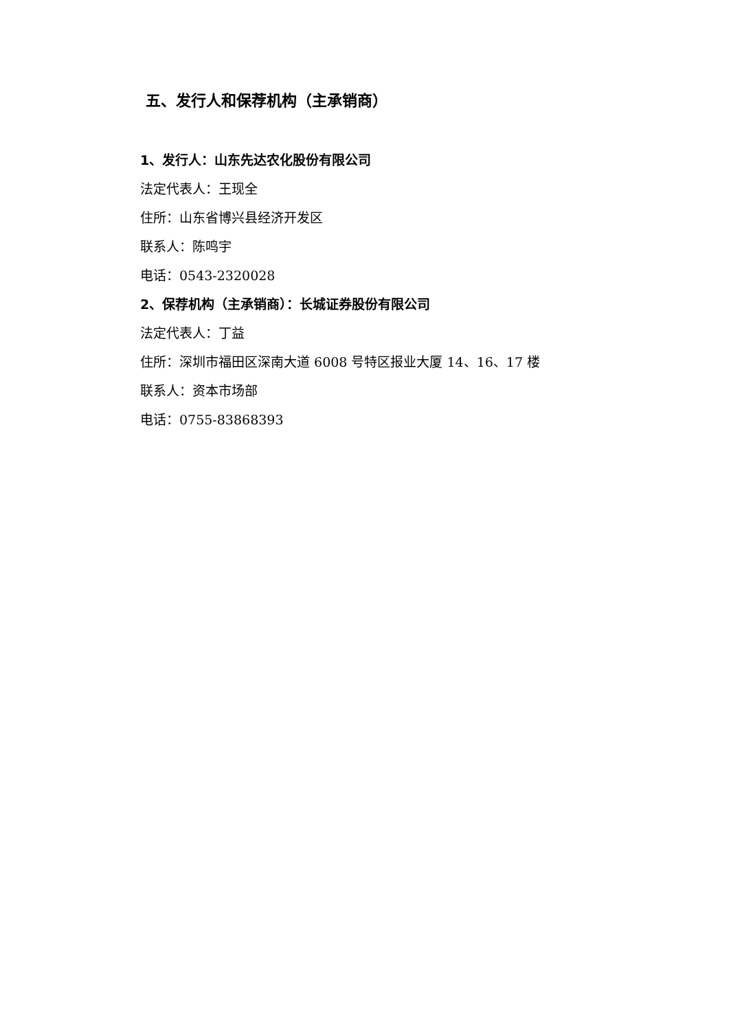五、发行人和保荐机构（主承销商）
1、发行人：山东先达农化股份有限公司
法定代表人：王现全
住所：山东省博兴县经济开发区
联系人：陈鸣宇
电话：0543-2320028
2、保荐机构（主承销商）：长城证券股份有限公司
法定代表人：丁益
住所：深圳市福田区深南大道 6008 号特区报业大厦 14、16、17 楼
联系人：资本市场部
电话：0755-83868393